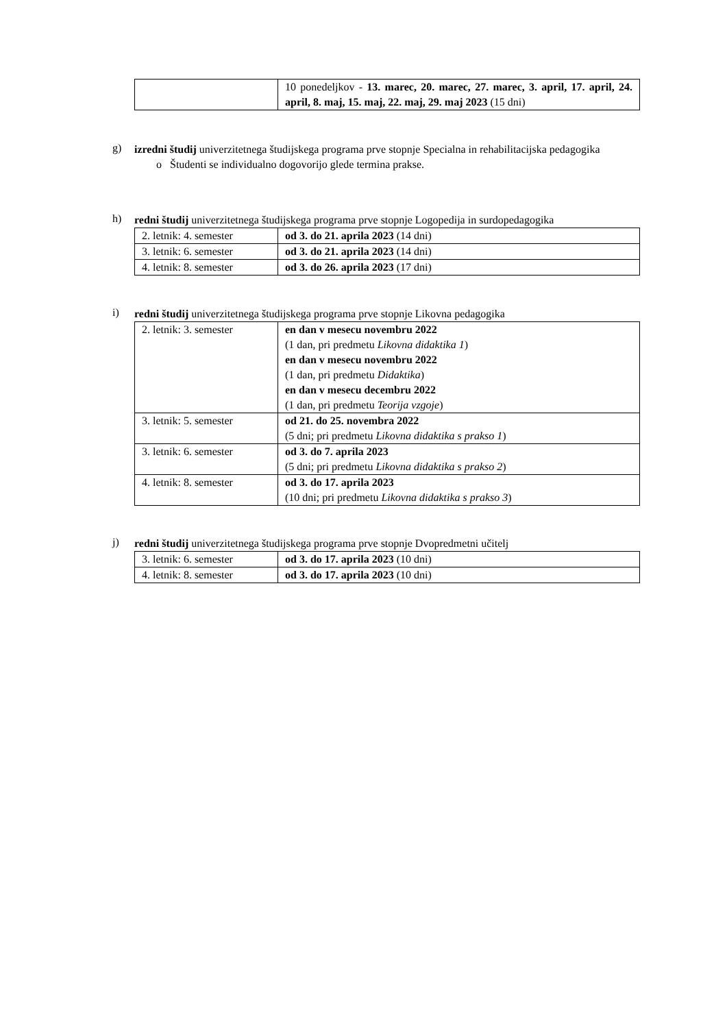| | 10 ponedeljkov - 13. marec, 20. marec, 27. marec, 3. april, 17. april, 24. april, 8. maj, 15. maj, 22. maj, 29. maj 2023 (15 dni) |
g)
izredni študij univerzitetnega študijskega programa prve stopnje Specialna in rehabilitacijska pedagogika
o Študenti se individualno dogovorijo glede termina prakse.
h)
redni študij univerzitetnega študijskega programa prve stopnje Logopedija in surdopedagogika
| 2. letnik: 4. semester | od 3. do 21. aprila 2023 (14 dni) |
| 3. letnik: 6. semester | od 3. do 21. aprila 2023 (14 dni) |
| 4. letnik: 8. semester | od 3. do 26. aprila 2023 (17 dni) |
i)
redni študij univerzitetnega študijskega programa prve stopnje Likovna pedagogika
| 2. letnik: 3. semester | en dan v mesecu novembru 2022 (1 dan, pri predmetu Likovna didaktika 1 ) en dan v mesecu novembru 2022 (1 dan, pri predmetu Didaktika ) en dan v mesecu decembru 2022 (1 dan, pri predmetu Teorija vzgoje ) |
| 3. letnik: 5. semester | od 21. do 25. novembra 2022 (5 dni; pri predmetu Likovna didaktika s prakso 1 ) |
| 3. letnik: 6. semester | od 3. do 7. aprila 2023 (5 dni; pri predmetu Likovna didaktika s prakso 2 ) |
| 4. letnik: 8. semester | od 3. do 17. aprila 2023 (10 dni; pri predmetu Likovna didaktika s prakso 3 ) |
j)
redni študij univerzitetnega študijskega programa prve stopnje Dvopredmetni učitelj
| 3. letnik: 6. semester | od 3. do 17. aprila 2023 (10 dni) |
| 4. letnik: 8. semester | od 3. do 17. aprila 2023 (10 dni) |